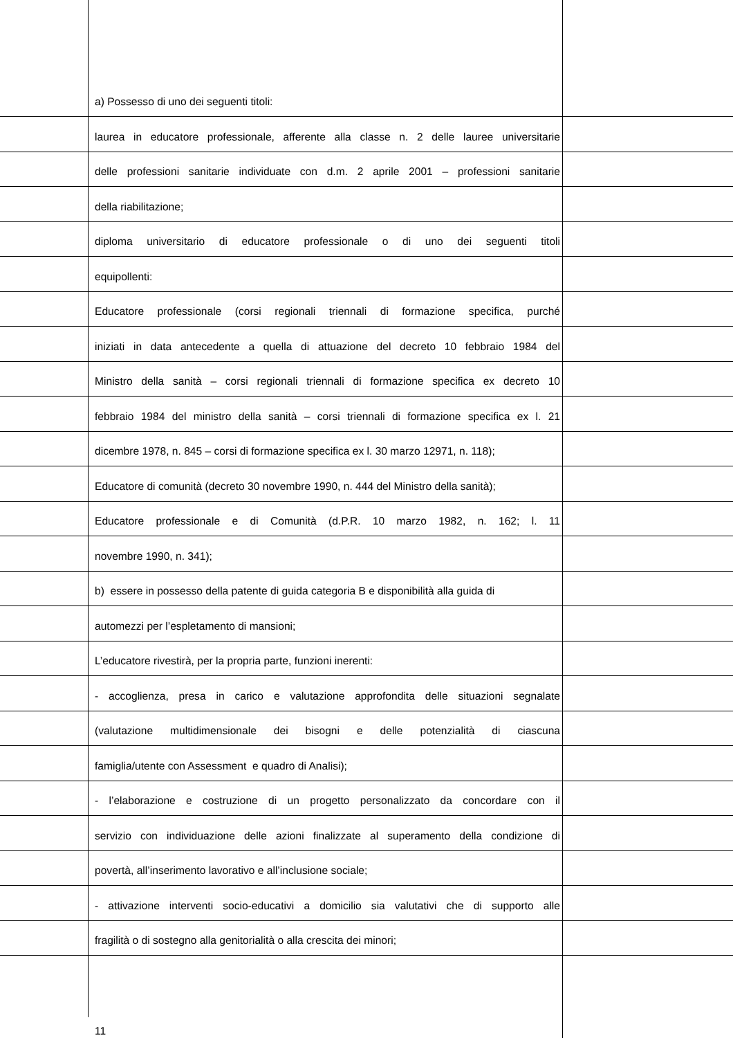a) Possesso di uno dei seguenti titoli:
laurea in educatore professionale, afferente alla classe n. 2 delle lauree universitarie
delle professioni sanitarie individuate con d.m. 2 aprile 2001 – professioni sanitarie
della riabilitazione;
diploma universitario di educatore professionale o di uno dei seguenti titoli
equipollenti:
Educatore professionale (corsi regionali triennali di formazione specifica, purché
iniziati in data antecedente a quella di attuazione del decreto 10 febbraio 1984 del
Ministro della sanità – corsi regionali triennali di formazione specifica ex decreto 10
febbraio 1984 del ministro della sanità – corsi triennali di formazione specifica ex l. 21
dicembre 1978, n. 845 – corsi di formazione specifica ex l. 30 marzo 12971, n. 118);
Educatore di comunità (decreto 30 novembre 1990, n. 444 del Ministro della sanità);
Educatore professionale e di Comunità (d.P.R. 10 marzo 1982, n. 162; l. 11
novembre 1990, n. 341);
b) essere in possesso della patente di guida categoria B e disponibilità alla guida di
automezzi per l’espletamento di mansioni;
L’educatore rivestirà, per la propria parte, funzioni inerenti:
- accoglienza, presa in carico e valutazione approfondita delle situazioni segnalate
(valutazione multidimensionale dei bisogni e delle potenzialità di ciascuna
famiglia/utente con Assessment e quadro di Analisi);
- l’elaborazione e costruzione di un progetto personalizzato da concordare con il
servizio con individuazione delle azioni finalizzate al superamento della condizione di
povertà, all’inserimento lavorativo e all’inclusione sociale;
- attivazione interventi socio-educativi a domicilio sia valutativi che di supporto alle
fragilità o di sostegno alla genitorialità o alla crescita dei minori;
11